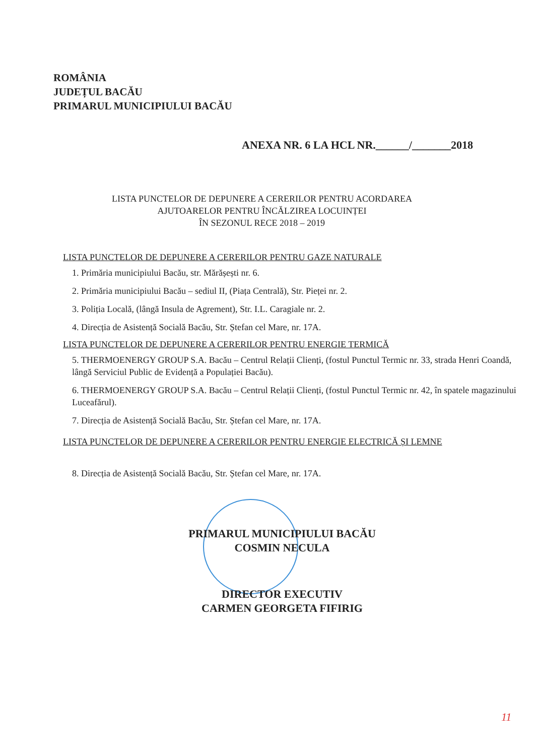ROMÂNIA
JUDEȚUL BACĂU
PRIMARUL MUNICIPIULUI BACĂU
ANEXA NR. 6 LA HCL NR.______/_______2018
LISTA PUNCTELOR DE DEPUNERE A CERERILOR PENTRU ACORDAREA AJUTOARELOR PENTRU ÎNCĂLZIREA LOCUINȚEI
ÎN SEZONUL RECE 2018 – 2019
LISTA PUNCTELOR DE DEPUNERE A CERERILOR PENTRU GAZE NATURALE
1. Primăria municipiului Bacău, str. Mărășești nr. 6.
2. Primăria municipiului Bacău – sediul II, (Piața Centrală), Str. Pieței nr. 2.
3. Poliția Locală, (lângă Insula de Agrement), Str. I.L. Caragiale nr. 2.
4. Direcția de Asistență Socială Bacău, Str. Ștefan cel Mare, nr. 17A.
LISTA PUNCTELOR DE DEPUNERE A CERERILOR PENTRU ENERGIE TERMICĂ
5. THERMOENERGY GROUP S.A. Bacău – Centrul Relații Clienți, (fostul Punctul Termic nr. 33, strada Henri Coandă, lângă Serviciul Public de Evidență a Populației Bacău).
6. THERMOENERGY GROUP S.A. Bacău – Centrul Relații Clienți, (fostul Punctul Termic nr. 42, în spatele magazinului Luceafărul).
7. Direcția de Asistență Socială Bacău, Str. Ștefan cel Mare, nr. 17A.
LISTA PUNCTELOR DE DEPUNERE A CERERILOR PENTRU ENERGIE ELECTRICĂ ȘI LEMNE
8. Direcția de Asistență Socială Bacău, Str. Ștefan cel Mare, nr. 17A.
PRIMARUL MUNICIPIULUI BACĂU
COSMIN NECULA
DIRECTOR EXECUTIV
CARMEN GEORGETA FIFIRIG
11